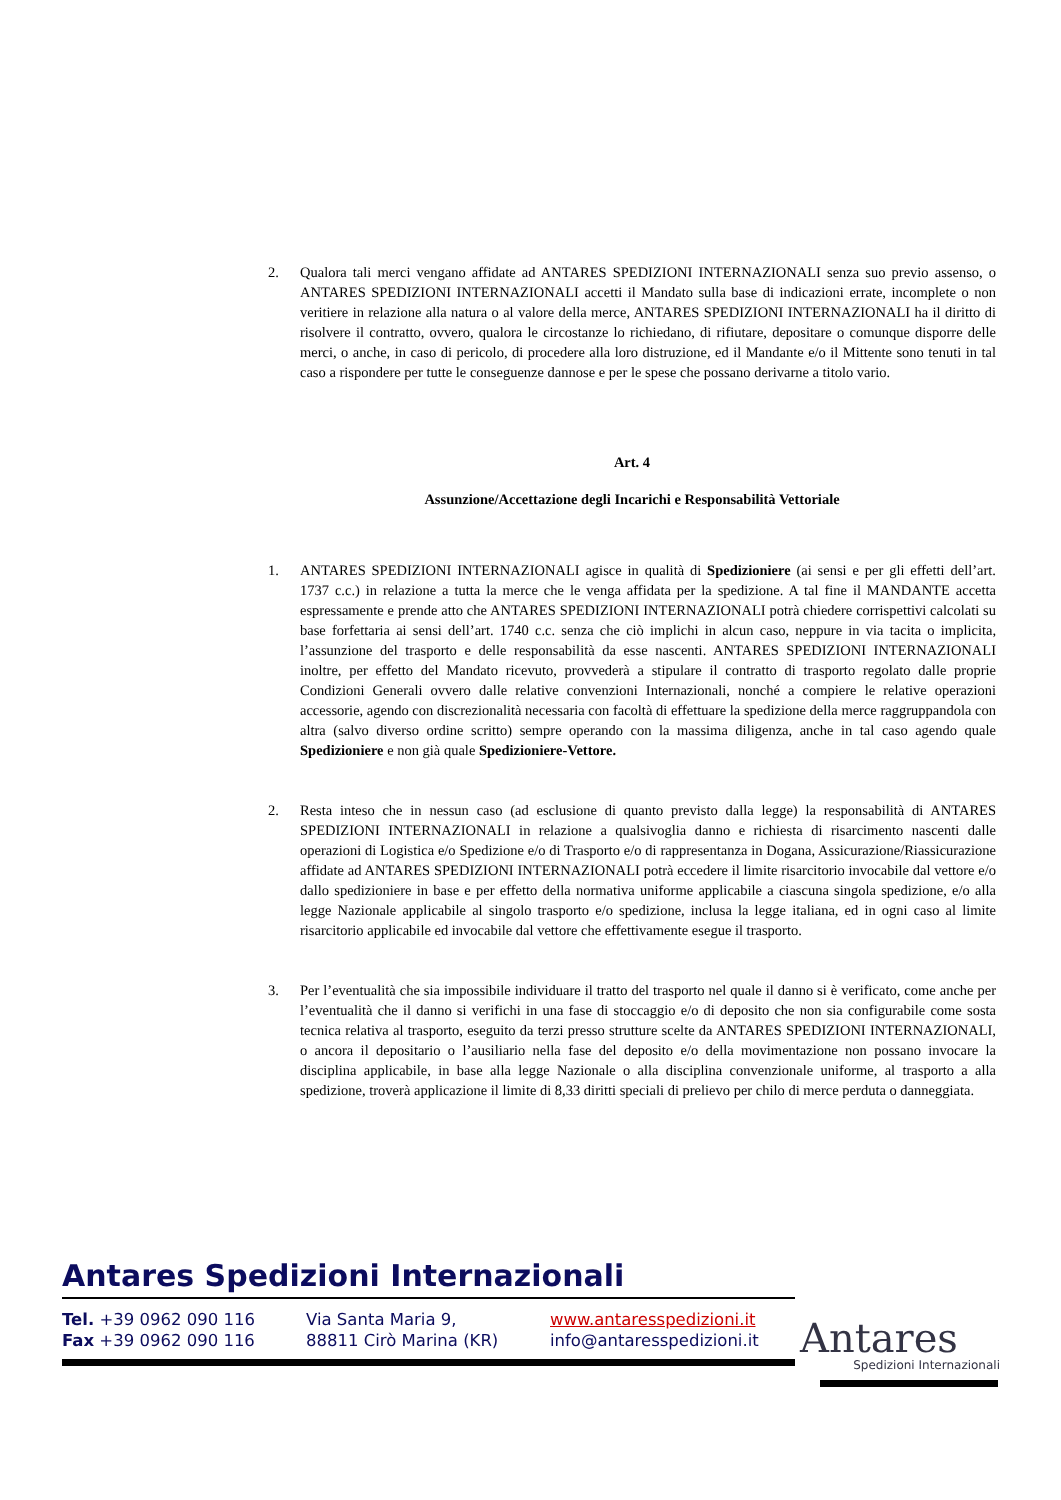2. Qualora tali merci vengano affidate ad ANTARES SPEDIZIONI INTERNAZIONALI senza suo previo assenso, o ANTARES SPEDIZIONI INTERNAZIONALI accetti il Mandato sulla base di indicazioni errate, incomplete o non veritiere in relazione alla natura o al valore della merce, ANTARES SPEDIZIONI INTERNAZIONALI ha il diritto di risolvere il contratto, ovvero, qualora le circostanze lo richiedano, di rifiutare, depositare o comunque disporre delle merci, o anche, in caso di pericolo, di procedere alla loro distruzione, ed il Mandante e/o il Mittente sono tenuti in tal caso a rispondere per tutte le conseguenze dannose e per le spese che possano derivarne a titolo vario.
Art. 4
Assunzione/Accettazione degli Incarichi e Responsabilità Vettoriale
1. ANTARES SPEDIZIONI INTERNAZIONALI agisce in qualità di Spedizioniere (ai sensi e per gli effetti dell’art. 1737 c.c.) in relazione a tutta la merce che le venga affidata per la spedizione. A tal fine il MANDANTE accetta espressamente e prende atto che ANTARES SPEDIZIONI INTERNAZIONALI potrà chiedere corrispettivi calcolati su base forfettaria ai sensi dell’art. 1740 c.c. senza che ciò implichi in alcun caso, neppure in via tacita o implicita, l’assunzione del trasporto e delle responsabilità da esse nascenti. ANTARES SPEDIZIONI INTERNAZIONALI inoltre, per effetto del Mandato ricevuto, provvederà a stipulare il contratto di trasporto regolato dalle proprie Condizioni Generali ovvero dalle relative convenzioni Internazionali, nonché a compiere le relative operazioni accessorie, agendo con discrezionalità necessaria con facoltà di effettuare la spedizione della merce raggruppandola con altra (salvo diverso ordine scritto) sempre operando con la massima diligenza, anche in tal caso agendo quale Spedizioniere e non già quale Spedizioniere-Vettore.
2. Resta inteso che in nessun caso (ad esclusione di quanto previsto dalla legge) la responsabilità di ANTARES SPEDIZIONI INTERNAZIONALI in relazione a qualsivoglia danno e richiesta di risarcimento nascenti dalle operazioni di Logistica e/o Spedizione e/o di Trasporto e/o di rappresentanza in Dogana, Assicurazione/Riassicurazione affidate ad ANTARES SPEDIZIONI INTERNAZIONALI potrà eccedere il limite risarcitorio invocabile dal vettore e/o dallo spedizioniere in base e per effetto della normativa uniforme applicabile a ciascuna singola spedizione, e/o alla legge Nazionale applicabile al singolo trasporto e/o spedizione, inclusa la legge italiana, ed in ogni caso al limite risarcitorio applicabile ed invocabile dal vettore che effettivamente esegue il trasporto.
3. Per l’eventualità che sia impossibile individuare il tratto del trasporto nel quale il danno si è verificato, come anche per l’eventualità che il danno si verifichi in una fase di stoccaggio e/o di deposito che non sia configurabile come sosta tecnica relativa al trasporto, eseguito da terzi presso strutture scelte da ANTARES SPEDIZIONI INTERNAZIONALI, o ancora il depositario o l’ausiliario nella fase del deposito e/o della movimentazione non possano invocare la disciplina applicabile, in base alla legge Nazionale o alla disciplina convenzionale uniforme, al trasporto a alla spedizione, troverà applicazione il limite di 8,33 diritti speciali di prelievo per chilo di merce perduta o danneggiata.
Antares Spedizioni Internazionali
Tel. +39 0962 090 116
Fax +39 0962 090 116
Via Santa Maria 9,
88811 Cirò Marina (KR)
www.antaresspedizioni.it
info@antaresspedizioni.it
Antares
Spedizioni Internazionali